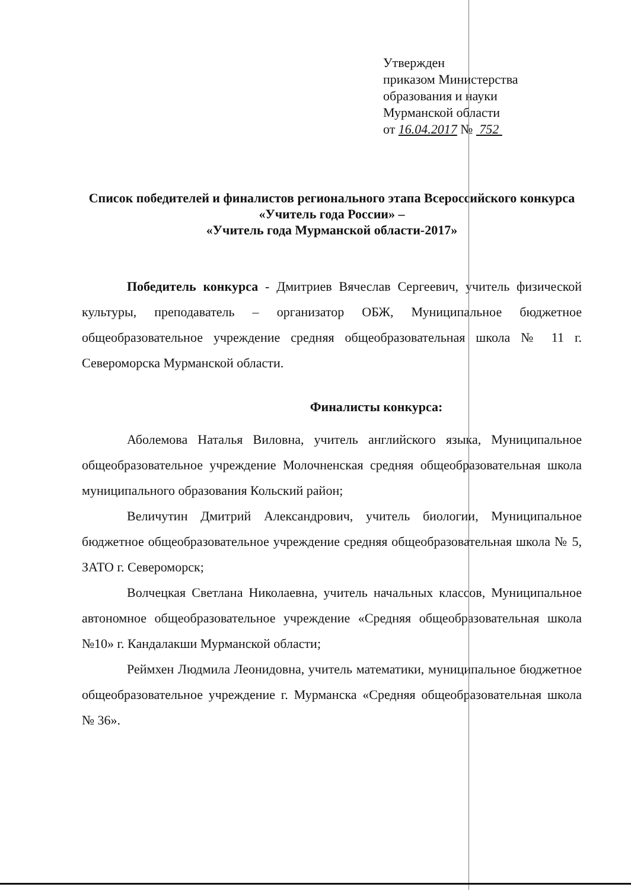Утвержден
приказом Министерства
образования и науки
Мурманской области
от 16.04.2017 № 752
Список победителей и финалистов регионального этапа Всероссийского конкурса «Учитель года России» –
«Учитель года Мурманской области-2017»
Победитель конкурса - Дмитриев Вячеслав Сергеевич, учитель физической культуры, преподаватель – организатор ОБЖ, Муниципальное бюджетное общеобразовательное учреждение средняя общеобразовательная школа № 11 г. Североморска Мурманской области.
Финалисты конкурса:
Аболемова Наталья Виловна, учитель английского языка, Муниципальное общеобразовательное учреждение Молочненская средняя общеобразовательная школа муниципального образования Кольский район;
Величутин Дмитрий Александрович, учитель биологии, Муниципальное бюджетное общеобразовательное учреждение средняя общеобразовательная школа № 5, ЗАТО г. Североморск;
Волчецкая Светлана Николаевна, учитель начальных классов, Муниципальное автономное общеобразовательное учреждение «Средняя общеобразовательная школа №10» г. Кандалакши Мурманской области;
Реймхен Людмила Леонидовна, учитель математики, муниципальное бюджетное общеобразовательное учреждение г. Мурманска «Средняя общеобразовательная школа № 36».